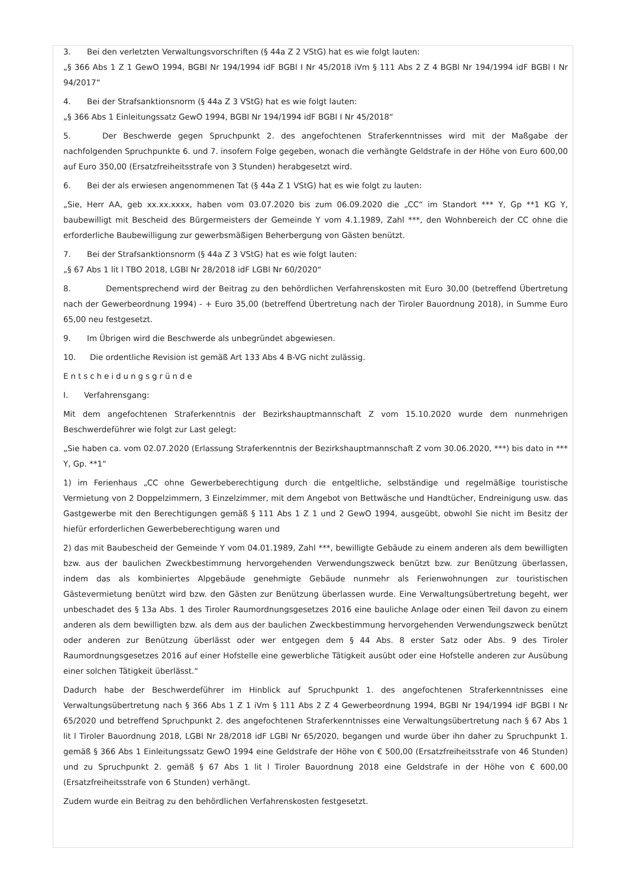3. Bei den verletzten Verwaltungsvorschriften (§ 44a Z 2 VStG) hat es wie folgt lauten:
„§ 366 Abs 1 Z 1 GewO 1994, BGBl Nr 194/1994 idF BGBl I Nr 45/2018 iVm § 111 Abs 2 Z 4 BGBl Nr 194/1994 idF BGBl I Nr 94/2017“
4. Bei der Strafsanktionsnorm (§ 44a Z 3 VStG) hat es wie folgt lauten:
„§ 366 Abs 1 Einleitungssatz GewO 1994, BGBl Nr 194/1994 idF BGBl I Nr 45/2018“
5. Der Beschwerde gegen Spruchpunkt 2. des angefochtenen Straferkenntnisses wird mit der Maßgabe der nachfolgenden Spruchpunkte 6. und 7. insofern Folge gegeben, wonach die verhängte Geldstrafe in der Höhe von Euro 600,00 auf Euro 350,00 (Ersatzfreiheitsstrafe von 3 Stunden) herabgesetzt wird.
6. Bei der als erwiesen angenommenen Tat (§ 44a Z 1 VStG) hat es wie folgt zu lauten:
„Sie, Herr AA, geb xx.xx.xxxx, haben vom 03.07.2020 bis zum 06.09.2020 die „CC“ im Standort *** Y, Gp **1 KG Y, baubewilligt mit Bescheid des Bürgermeisters der Gemeinde Y vom 4.1.1989, Zahl ***, den Wohnbereich der CC ohne die erforderliche Baubewilligung zur gewerbsmäßigen Beherbergung von Gästen benützt.
7. Bei der Strafsanktionsnorm (§ 44a Z 3 VStG) hat es wie folgt lauten:
„§ 67 Abs 1 lit l TBO 2018, LGBl Nr 28/2018 idF LGBl Nr 60/2020“
8. Dementsprechend wird der Beitrag zu den behördlichen Verfahrenskosten mit Euro 30,00 (betreffend Übertretung nach der Gewerbeordnung 1994) - + Euro 35,00 (betreffend Übertretung nach der Tiroler Bauordnung 2018), in Summe Euro 65,00 neu festgesetzt.
9. Im Übrigen wird die Beschwerde als unbegründet abgewiesen.
10. Die ordentliche Revision ist gemäß Art 133 Abs 4 B-VG nicht zulässig.
Entscheidungsgründe
I. Verfahrensgang:
Mit dem angefochtenen Straferkenntnis der Bezirkshauptmannschaft Z vom 15.10.2020 wurde dem nunmehrigen Beschwerdeführer wie folgt zur Last gelegt:
„Sie haben ca. vom 02.07.2020 (Erlassung Straferkenntnis der Bezirkshauptmannschaft Z vom 30.06.2020, ***) bis dato in *** Y, Gp. **1“
1) im Ferienhaus „CC ohne Gewerbeberechtigung durch die entgeltliche, selbständige und regelmäßige touristische Vermietung von 2 Doppelzimmern, 3 Einzelzimmer, mit dem Angebot von Bettwäsche und Handtücher, Endreinigung usw. das Gastgewerbe mit den Berechtigungen gemäß § 111 Abs 1 Z 1 und 2 GewO 1994, ausgeübt, obwohl Sie nicht im Besitz der hiefür erforderlichen Gewerbeberechtigung waren und
2) das mit Baubescheid der Gemeinde Y vom 04.01.1989, Zahl ***, bewilligte Gebäude zu einem anderen als dem bewilligten bzw. aus der baulichen Zweckbestimmung hervorgehenden Verwendungszweck benützt bzw. zur Benützung überlassen, indem das als kombiniertes Alpgebäude genehmigte Gebäude nunmehr als Ferienwohnungen zur touristischen Gästevermietung benützt wird bzw. den Gästen zur Benützung überlassen wurde. Eine Verwaltungsübertretung begeht, wer unbeschadet des § 13a Abs. 1 des Tiroler Raumordnungsgesetzes 2016 eine bauliche Anlage oder einen Teil davon zu einem anderen als dem bewilligten bzw. als dem aus der baulichen Zweckbestimmung hervorgehenden Verwendungszweck benützt oder anderen zur Benützung überlässt oder wer entgegen dem § 44 Abs. 8 erster Satz oder Abs. 9 des Tiroler Raumordnungsgesetzes 2016 auf einer Hofstelle eine gewerbliche Tätigkeit ausübt oder eine Hofstelle anderen zur Ausübung einer solchen Tätigkeit überlässt.“
Dadurch habe der Beschwerdeführer im Hinblick auf Spruchpunkt 1. des angefochtenen Straferkenntnisses eine Verwaltungsübertretung nach § 366 Abs 1 Z 1 iVm § 111 Abs 2 Z 4 Gewerbeordnung 1994, BGBl Nr 194/1994 idF BGBl I Nr 65/2020 und betreffend Spruchpunkt 2. des angefochtenen Straferkenntnisses eine Verwaltungsübertretung nach § 67 Abs 1 lit l Tiroler Bauordnung 2018, LGBl Nr 28/2018 idF LGBl Nr 65/2020, begangen und wurde über ihn daher zu Spruchpunkt 1. gemäß § 366 Abs 1 Einleitungssatz GewO 1994 eine Geldstrafe der Höhe von € 500,00 (Ersatzfreiheitsstrafe von 46 Stunden) und zu Spruchpunkt 2. gemäß § 67 Abs 1 lit l Tiroler Bauordnung 2018 eine Geldstrafe in der Höhe von € 600,00 (Ersatzfreiheitsstrafe von 6 Stunden) verhängt.
Zudem wurde ein Beitrag zu den behördlichen Verfahrenskosten festgesetzt.